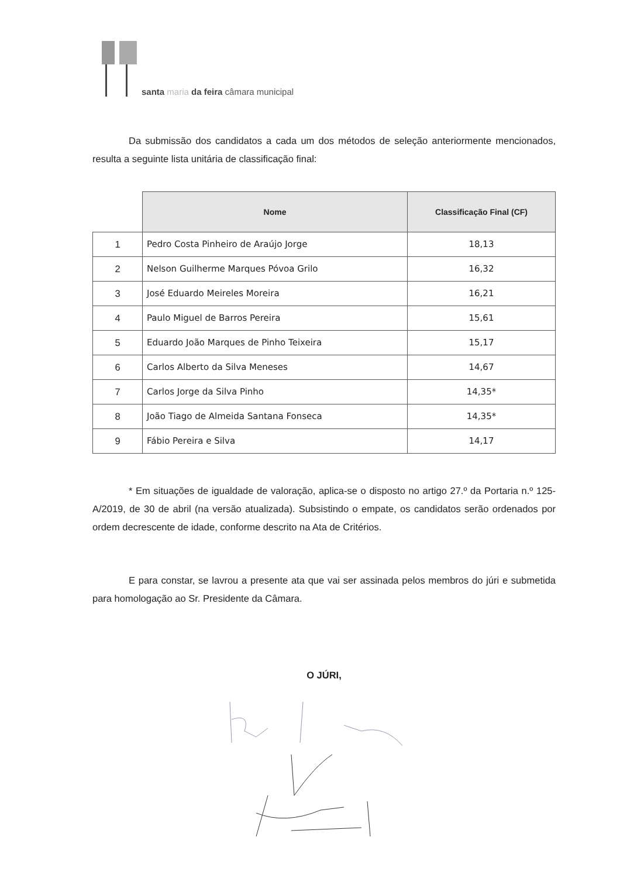santa maria da feira câmara municipal
Da submissão dos candidatos a cada um dos métodos de seleção anteriormente mencionados, resulta a seguinte lista unitária de classificação final:
| | Nome | Classificação Final (CF) |
| --- | --- | --- |
| 1 | Pedro Costa Pinheiro de Araújo Jorge | 18,13 |
| 2 | Nelson Guilherme Marques Póvoa Grilo | 16,32 |
| 3 | José Eduardo Meireles Moreira | 16,21 |
| 4 | Paulo Miguel de Barros Pereira | 15,61 |
| 5 | Eduardo João Marques de Pinho Teixeira | 15,17 |
| 6 | Carlos Alberto da Silva Meneses | 14,67 |
| 7 | Carlos Jorge da Silva Pinho | 14,35* |
| 8 | João Tiago de Almeida Santana Fonseca | 14,35* |
| 9 | Fábio Pereira e Silva | 14,17 |
* Em situações de igualdade de valoração, aplica-se o disposto no artigo 27.º da Portaria n.º 125-A/2019, de 30 de abril (na versão atualizada). Subsistindo o empate, os candidatos serão ordenados por ordem decrescente de idade, conforme descrito na Ata de Critérios.
E para constar, se lavrou a presente ata que vai ser assinada pelos membros do júri e submetida para homologação ao Sr. Presidente da Câmara.
O JÚRI,